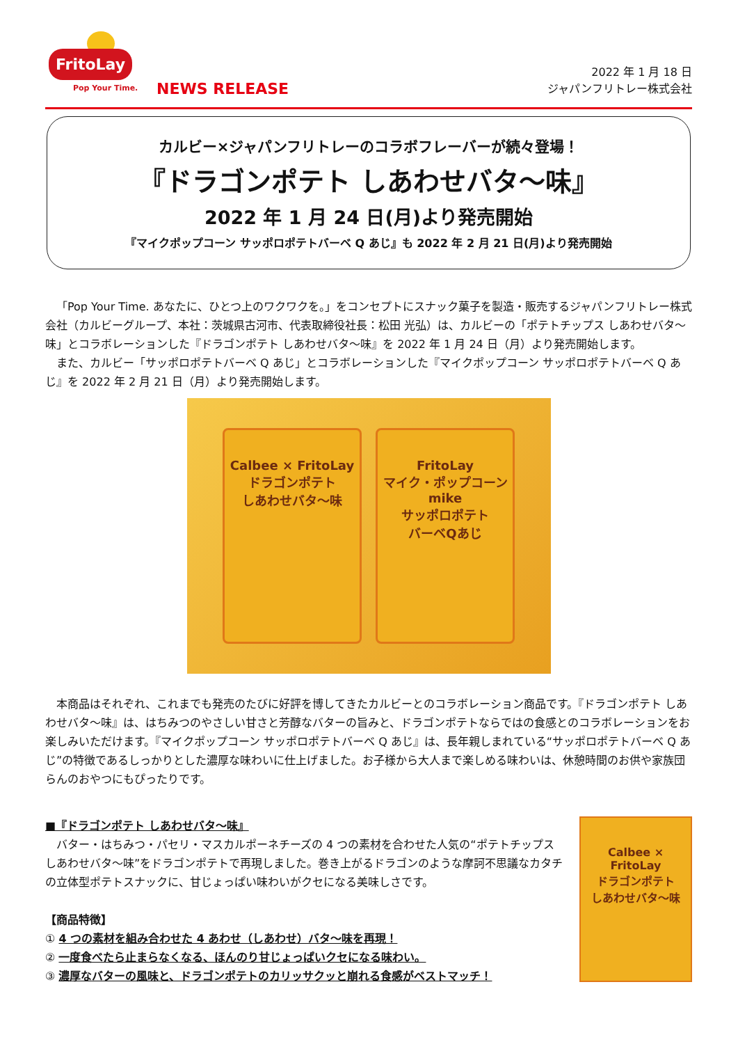FritoLay
Pop Your Time.
NEWS RELEASE
2022 年 1 月 18 日
ジャパンフリトレー株式会社
カルビー×ジャパンフリトレーのコラボフレーバーが続々登場！
『ドラゴンポテト しあわせバタ～味』
2022 年 1 月 24 日(月)より発売開始
『マイクポップコーン サッポロポテトバーベ Q あじ』も 2022 年 2 月 21 日(月)より発売開始
「Pop Your Time. あなたに、ひとつ上のワクワクを。」をコンセプトにスナック菓子を製造・販売するジャパンフリトレー株式会社（カルビーグループ、本社：茨城県古河市、代表取締役社長：松田 光弘）は、カルビーの「ポテトチップス しあわせバタ～味」とコラボレーションした『ドラゴンポテト しあわせバタ～味』を 2022 年 1 月 24 日（月）より発売開始します。
また、カルビー「サッポロポテトバーベ Q あじ」とコラボレーションした『マイクポップコーン サッポロポテトバーベ Q あじ』を 2022 年 2 月 21 日（月）より発売開始します。
Calbee × FritoLay
ドラゴンポテト
しあわせバタ～味
FritoLay
マイク・ポップコーン
mike
サッポロポテト
バーベQあじ
本商品はそれぞれ、これまでも発売のたびに好評を博してきたカルビーとのコラボレーション商品です。『ドラゴンポテト しあわせバタ～味』は、はちみつのやさしい甘さと芳醇なバターの旨みと、ドラゴンポテトならではの食感とのコラボレーションをお楽しみいただけます。『マイクポップコーン サッポロポテトバーベ Q あじ』は、長年親しまれている“サッポロポテトバーベ Q あじ”の特徴であるしっかりとした濃厚な味わいに仕上げました。お子様から大人まで楽しめる味わいは、休憩時間のお供や家族団らんのおやつにもぴったりです。
■『ドラゴンポテト しあわせバタ～味』
バター・はちみつ・パセリ・マスカルポーネチーズの 4 つの素材を合わせた人気の“ポテトチップス しあわせバタ～味”をドラゴンポテトで再現しました。巻き上がるドラゴンのような摩訶不思議なカタチの立体型ポテトスナックに、甘じょっぱい味わいがクセになる美味しさです。
【商品特徴】
① 4 つの素材を組み合わせた 4 あわせ（しあわせ）バタ～味を再現！
② 一度食べたら止まらなくなる、ほんのり甘じょっぱいクセになる味わい。
③ 濃厚なバターの風味と、ドラゴンポテトのカリッサクッと崩れる食感がベストマッチ！
Calbee × FritoLay
ドラゴンポテト
しあわせバタ～味